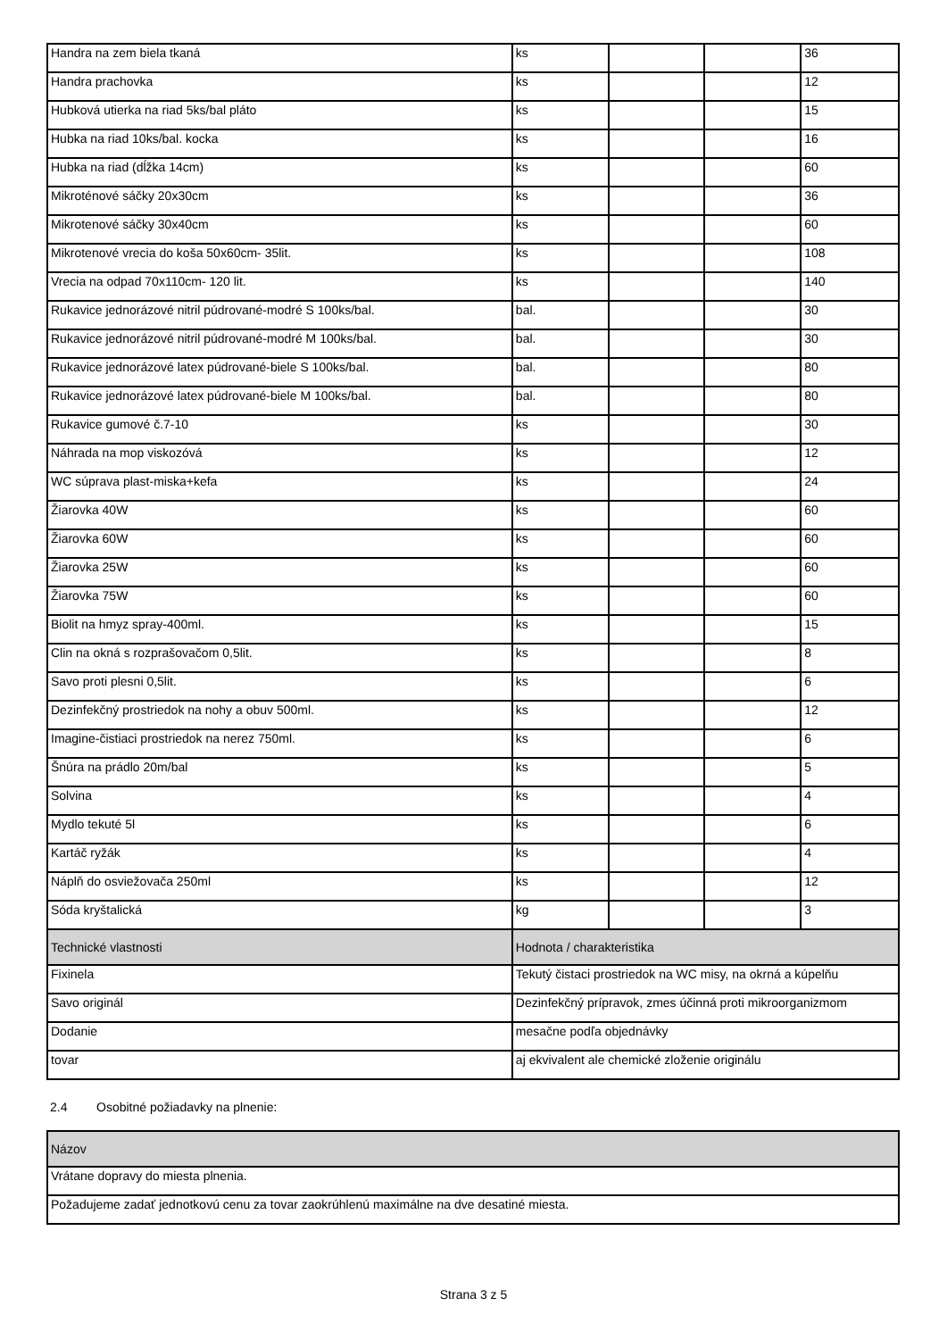| Handra na zem biela tkaná | ks | | | 36 |
| Handra prachovka | ks | | | 12 |
| Hubková utierka na riad 5ks/bal pláto | ks | | | 15 |
| Hubka na riad 10ks/bal. kocka | ks | | | 16 |
| Hubka na riad (dĺžka 14cm) | ks | | | 60 |
| Mikroténové sáčky 20x30cm | ks | | | 36 |
| Mikrotenové sáčky 30x40cm | ks | | | 60 |
| Mikrotenové vrecia do koša 50x60cm- 35lit. | ks | | | 108 |
| Vrecia na odpad 70x110cm- 120 lit. | ks | | | 140 |
| Rukavice jednorázové nitril púdrované-modré S 100ks/bal. | bal. | | | 30 |
| Rukavice jednorázové nitril púdrované-modré M 100ks/bal. | bal. | | | 30 |
| Rukavice jednorázové latex púdrované-biele S 100ks/bal. | bal. | | | 80 |
| Rukavice jednorázové latex púdrované-biele M 100ks/bal. | bal. | | | 80 |
| Rukavice gumové č.7-10 | ks | | | 30 |
| Náhrada na mop viskozóvá | ks | | | 12 |
| WC súprava plast-miska+kefa | ks | | | 24 |
| Žiarovka 40W | ks | | | 60 |
| Žiarovka 60W | ks | | | 60 |
| Žiarovka 25W | ks | | | 60 |
| Žiarovka 75W | ks | | | 60 |
| Biolit na hmyz spray-400ml. | ks | | | 15 |
| Clin na okná s rozprašovačom 0,5lit. | ks | | | 8 |
| Savo proti plesni 0,5lit. | ks | | | 6 |
| Dezinfekčný prostriedok na nohy a obuv 500ml. | ks | | | 12 |
| Imagine-čistiaci prostriedok na nerez 750ml. | ks | | | 6 |
| Šnúra na prádlo 20m/bal | ks | | | 5 |
| Solvina | ks | | | 4 |
| Mydlo tekuté 5l | ks | | | 6 |
| Kartáč ryžák | ks | | | 4 |
| Náplň do osviežovača 250ml | ks | | | 12 |
| Sóda kryštalická | kg | | | 3 |
| Technické vlastnosti | Hodnota / charakteristika | | | |
| Fixinela | Tekutý čistaci prostriedok na WC misy, na okrná a kúpelňu | | | |
| Savo originál | Dezinfekčný prípravok, zmes účinná proti mikroorganizmom | | | |
| Dodanie | mesačne podľa objednávky | | | |
| tovar | aj ekvivalent ale chemické zloženie originálu | | | |
2.4 Osobitné požiadavky na plnenie:
| Názov |
| --- |
| Vrátane dopravy do miesta plnenia. |
| Požadujeme zadať jednotkovú cenu za tovar zaokrúhlenú maximálne na dve desatiné miesta. |
Strana 3 z 5